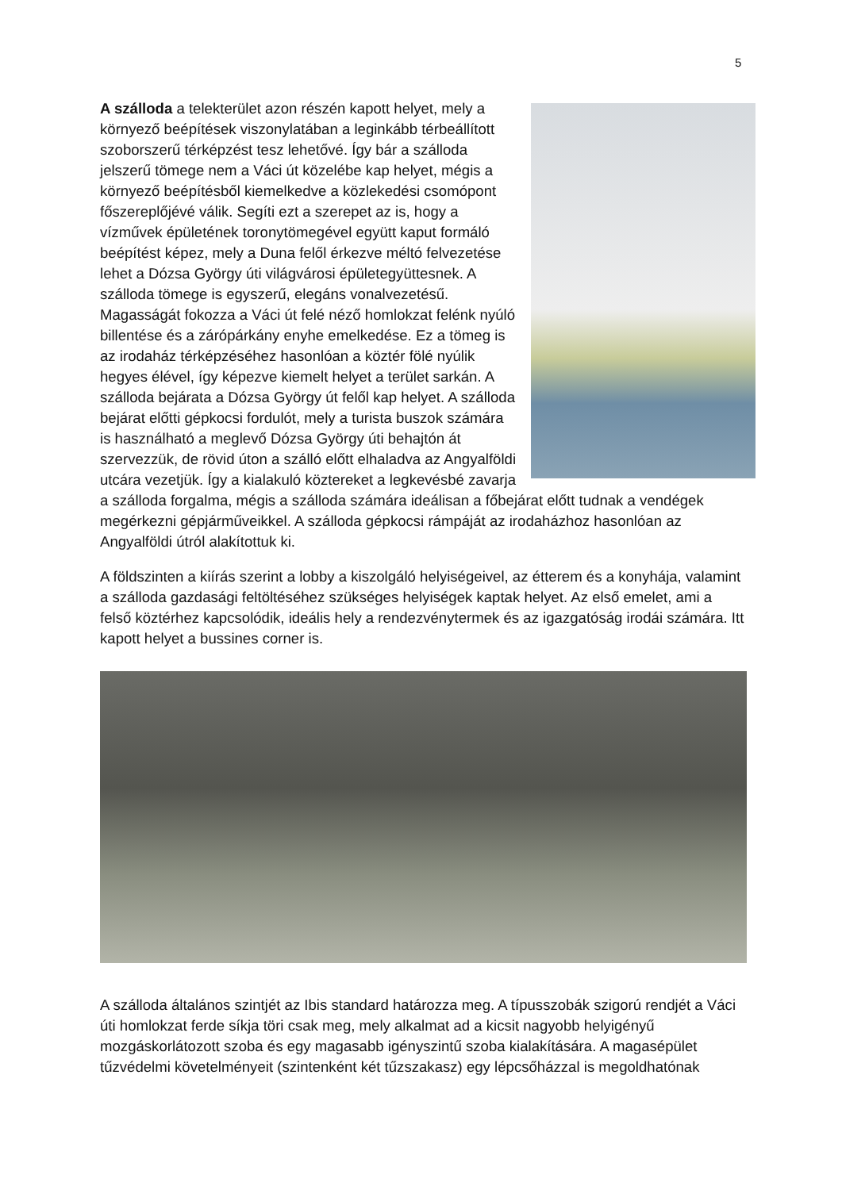5
A szálloda a telekterület azon részén kapott helyet, mely a környező beépítések viszonylatában a leginkább térbeállított szoborszerű térképzést tesz lehetővé. Így bár a szálloda jelszerű tömege nem a Váci út közelébe kap helyet, mégis a környező beépítésből kiemelkedve a közlekedési csomópont főszereplőjévé válik. Segíti ezt a szerepet az is, hogy a vízművek épületének toronytömegével együtt kaput formáló beépítést képez, mely a Duna felől érkezve méltó felvezetése lehet a Dózsa György úti világvárosi épületegyüttesnek. A szálloda tömege is egyszerű, elegáns vonalvezetésű. Magasságát fokozza a Váci út felé néző homlokzat felénk nyúló billentése és a zárópárkány enyhe emelkedése. Ez a tömeg is az irodaház térképzéséhez hasonlóan a köztér fölé nyúlik hegyes élével, így képezve kiemelt helyet a terület sarkán. A szálloda bejárata a Dózsa György út felől kap helyet. A szálloda bejárat előtti gépkocsi fordulót, mely a turista buszok számára is használható a meglevő Dózsa György úti behajtón át szervezzük, de rövid úton a szálló előtt elhaladva az Angyalföldi utcára vezetjük. Így a kialakuló köztereket a legkevésbé zavarja a szálloda forgalma, mégis a szálloda számára ideálisan a főbejárat előtt tudnak a vendégek megérkezni gépjárműveikkel. A szálloda gépkocsi rámpáját az irodaházhoz hasonlóan az Angyalföldi útról alakítottuk ki.
A földszinten a kiírás szerint a lobby a kiszolgáló helyiségeivel, az étterem és a konyhája, valamint a szálloda gazdasági feltöltéséhez szükséges helyiségek kaptak helyet. Az első emelet, ami a felső köztérhez kapcsolódik, ideális hely a rendezvénytermek és az igazgatóság irodái számára. Itt kapott helyet a bussines corner is.
A szálloda általános szintjét az Ibis standard határozza meg. A típusszobák szigorú rendjét a Váci úti homlokzat ferde síkja töri csak meg, mely alkalmat ad a kicsit nagyobb helyigényű mozgáskorlátozott szoba és egy magasabb igényszintű szoba kialakítására. A magasépület tűzvédelmi követelményeit (szintenként két tűzszakasz) egy lépcsőházzal is megoldhatónak